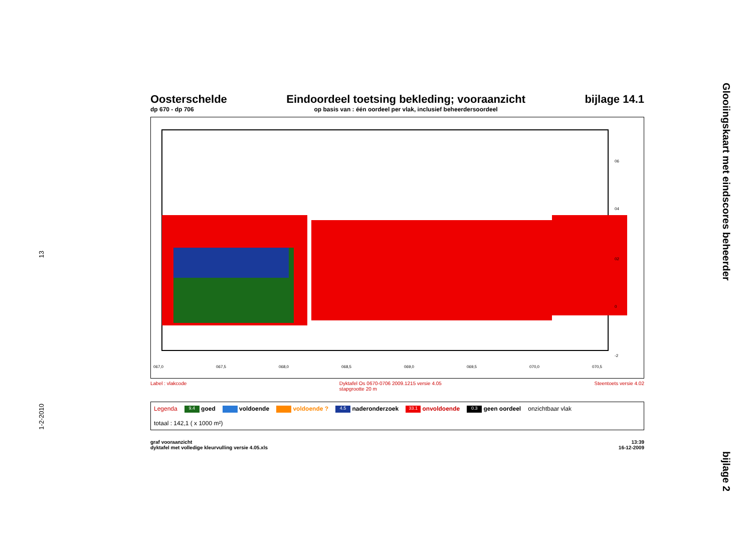13
1-2-2010
Glooiingskaart met eindscores beheerder
bijlage 2
Oosterschelde
dp 670 - dp 706
Eindoordeel toetsing bekleding; vooraanzicht
op basis van : één oordeel per vlak, inclusief beheerdersoordeel
bijlage 14.1
06
04
02
0
-2
067,0
067,5
068,0
068,5
069,0
069,5
070,0
070,5
Label : vlakcode Dyktafel Os 0670-0706 2009.1215 versie 4.05
stapgrootte 20 m Steentoets versie 4.02
Legenda 9.4 goed voldoende voldoende ? 4.5 naderonderzoek 33.1 onvoldoende 0.3 geen oordeel onzichtbaar vlak totaal : 142,1 ( x 1000 m²)
graf vooraanzicht
dyktafel met volledige kleurvulling versie 4.05.xls 13:39
16-12-2009